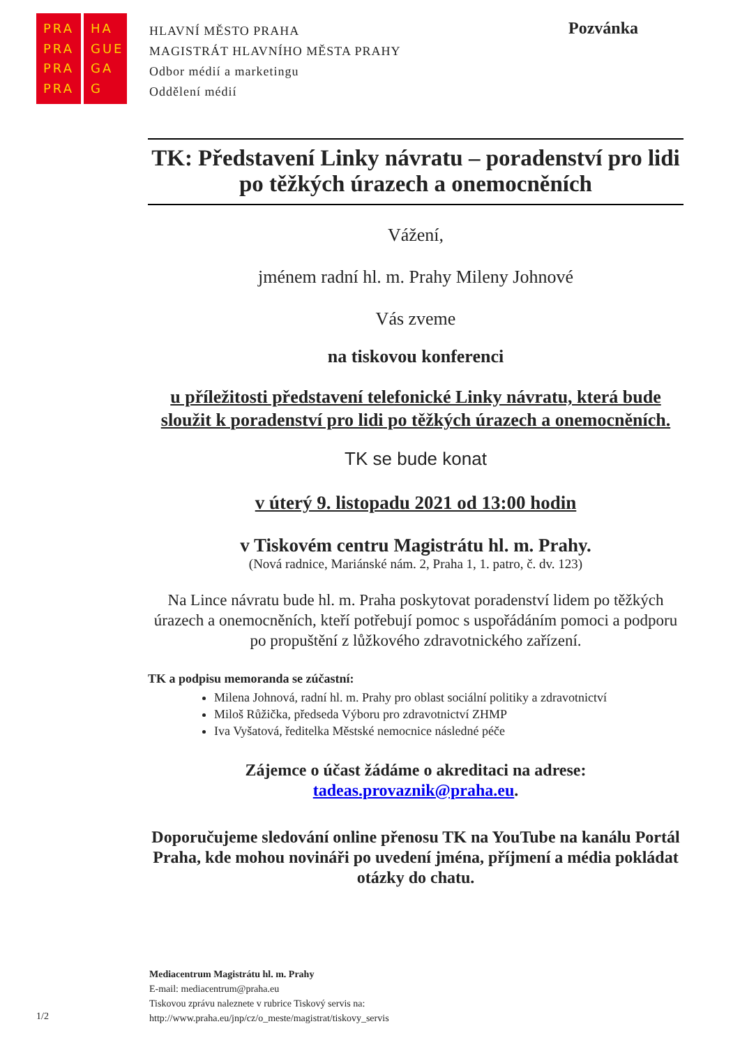PRA
PRA
PRA
PRA
HA
GUE
GA
G
HLAVNÍ MĚSTO PRAHA
MAGISTRÁT HLAVNÍHO MĚSTA PRAHY
Odbor médií a marketingu
Oddělení médií
Pozvánka
TK: Představení Linky návratu – poradenství pro lidi po těžkých úrazech a onemocněních
Vážení,
jménem radní hl. m. Prahy Mileny Johnové
Vás zveme
na tiskovou konferenci
u příležitosti představení telefonické Linky návratu, která bude sloužit k poradenství pro lidi po těžkých úrazech a onemocněních.
TK se bude konat
v úterý 9. listopadu 2021 od 13:00 hodin
v Tiskovém centru Magistrátu hl. m. Prahy.
(Nová radnice, Mariánské nám. 2, Praha 1, 1. patro, č. dv. 123)
Na Lince návratu bude hl. m. Praha poskytovat poradenství lidem po těžkých úrazech a onemocněních, kteří potřebují pomoc s uspořádáním pomoci a podporu po propuštění z lůžkového zdravotnického zařízení.
TK a podpisu memoranda se zúčastní:
Milena Johnová, radní hl. m. Prahy pro oblast sociální politiky a zdravotnictví
Miloš Růžička, předseda Výboru pro zdravotnictví ZHMP
Iva Vyšatová, ředitelka Městské nemocnice následné péče
Zájemce o účast žádáme o akreditaci na adrese:
tadeas.provaznik@praha.eu.
Doporučujeme sledování online přenosu TK na YouTube na kanálu Portál Praha, kde mohou novináři po uvedení jména, příjmení a média pokládat otázky do chatu.
Mediacentrum Magistrátu hl. m. Prahy
E-mail: mediacentrum@praha.eu
Tiskovou zprávu naleznete v rubrice Tiskový servis na:
http://www.praha.eu/jnp/cz/o_meste/magistrat/tiskovy_servis
1/2